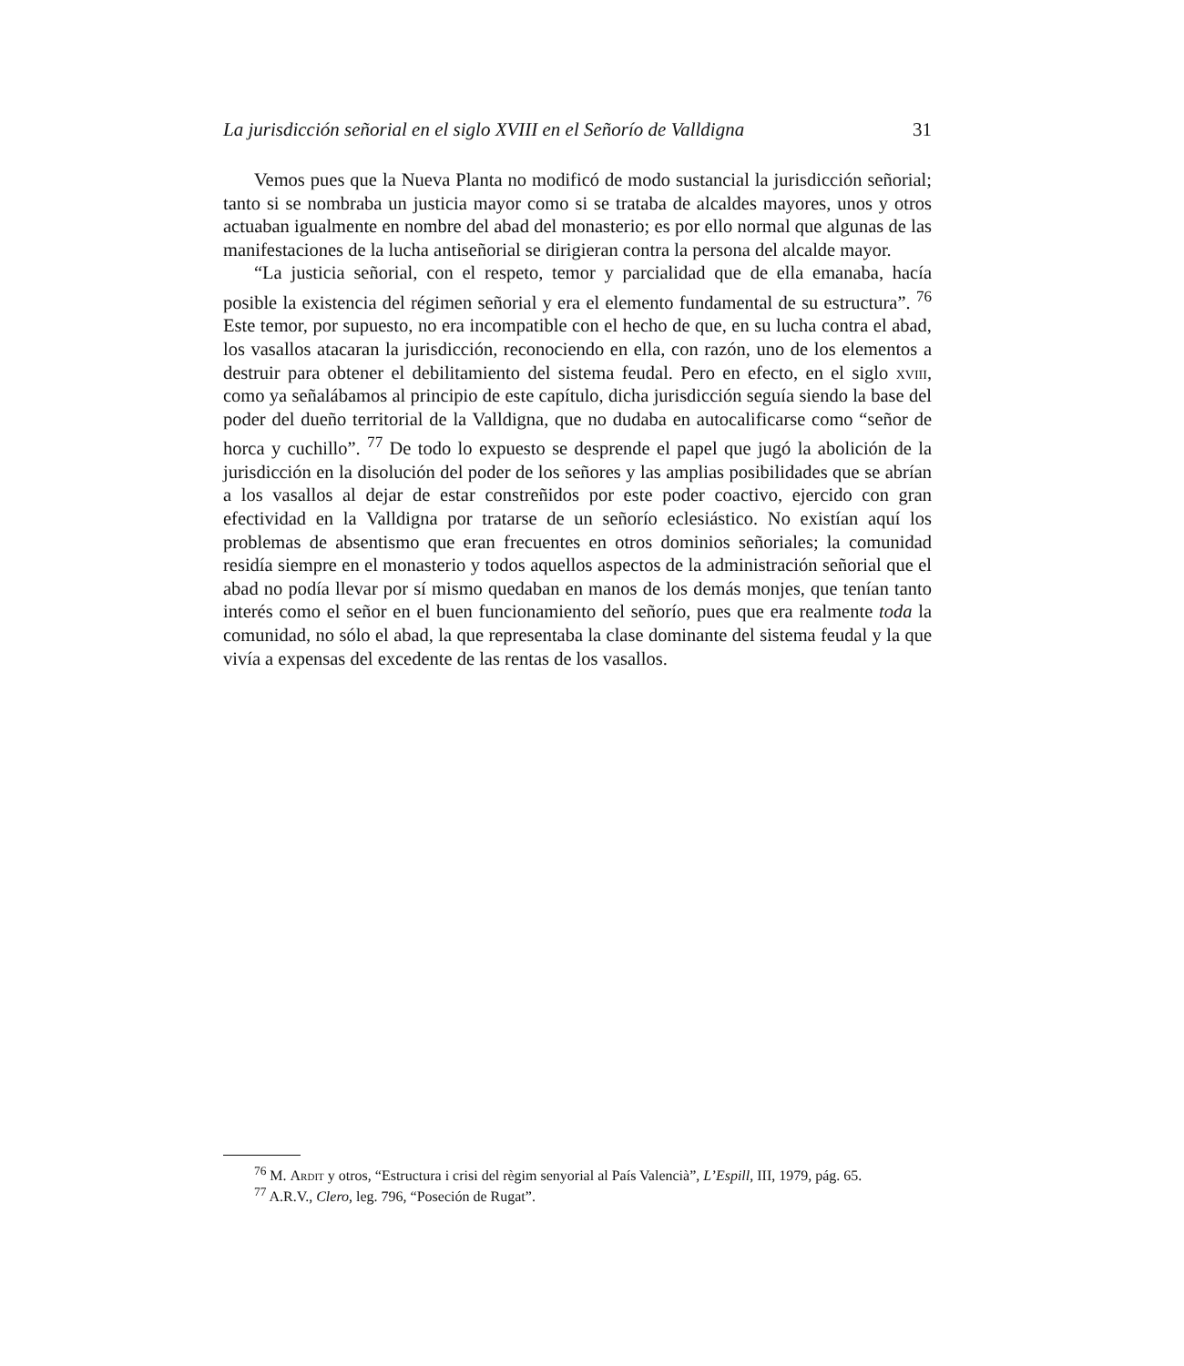La jurisdicción señorial en el siglo XVIII en el Señorío de Valldigna 31
Vemos pues que la Nueva Planta no modificó de modo sustancial la jurisdicción señorial; tanto si se nombraba un justicia mayor como si se trataba de alcaldes mayores, unos y otros actuaban igualmente en nombre del abad del monasterio; es por ello normal que algunas de las manifestaciones de la lucha antiseñorial se dirigieran contra la persona del alcalde mayor.
“La justicia señorial, con el respeto, temor y parcialidad que de ella emanaba, hacía posible la existencia del régimen señorial y era el elemento fundamental de su estructura”. <sup>76</sup> Este temor, por supuesto, no era incompatible con el hecho de que, en su lucha contra el abad, los vasallos atacaran la jurisdicción, reconociendo en ella, con razón, uno de los elementos a destruir para obtener el debilitamiento del sistema feudal. Pero en efecto, en el siglo xviii, como ya señalábamos al principio de este capítulo, dicha jurisdicción seguía siendo la base del poder del dueño territorial de la Valldigna, que no dudaba en autocalificarse como “señor de horca y cuchillo”. <sup>77</sup> De todo lo expuesto se desprende el papel que jugó la abolición de la jurisdicción en la disolución del poder de los señores y las amplias posibilidades que se abrían a los vasallos al dejar de estar constreñidos por este poder coactivo, ejercido con gran efectividad en la Valldigna por tratarse de un señorío eclesiástico. No existían aquí los problemas de absentismo que eran frecuentes en otros dominios señoriales; la comunidad residía siempre en el monasterio y todos aquellos aspectos de la administración señorial que el abad no podía llevar por sí mismo quedaban en manos de los demás monjes, que tenían tanto interés como el señor en el buen funcionamiento del señorío, pues que era realmente toda la comunidad, no sólo el abad, la que representaba la clase dominante del sistema feudal y la que vivía a expensas del excedente de las rentas de los vasallos.
<sup>76</sup> M. Ardit y otros, “Estructura i crisi del règim senyorial al País Valencià”, L’Espill, III, 1979, pág. 65.
<sup>77</sup> A.R.V., Clero, leg. 796, “Poseción de Rugat”.